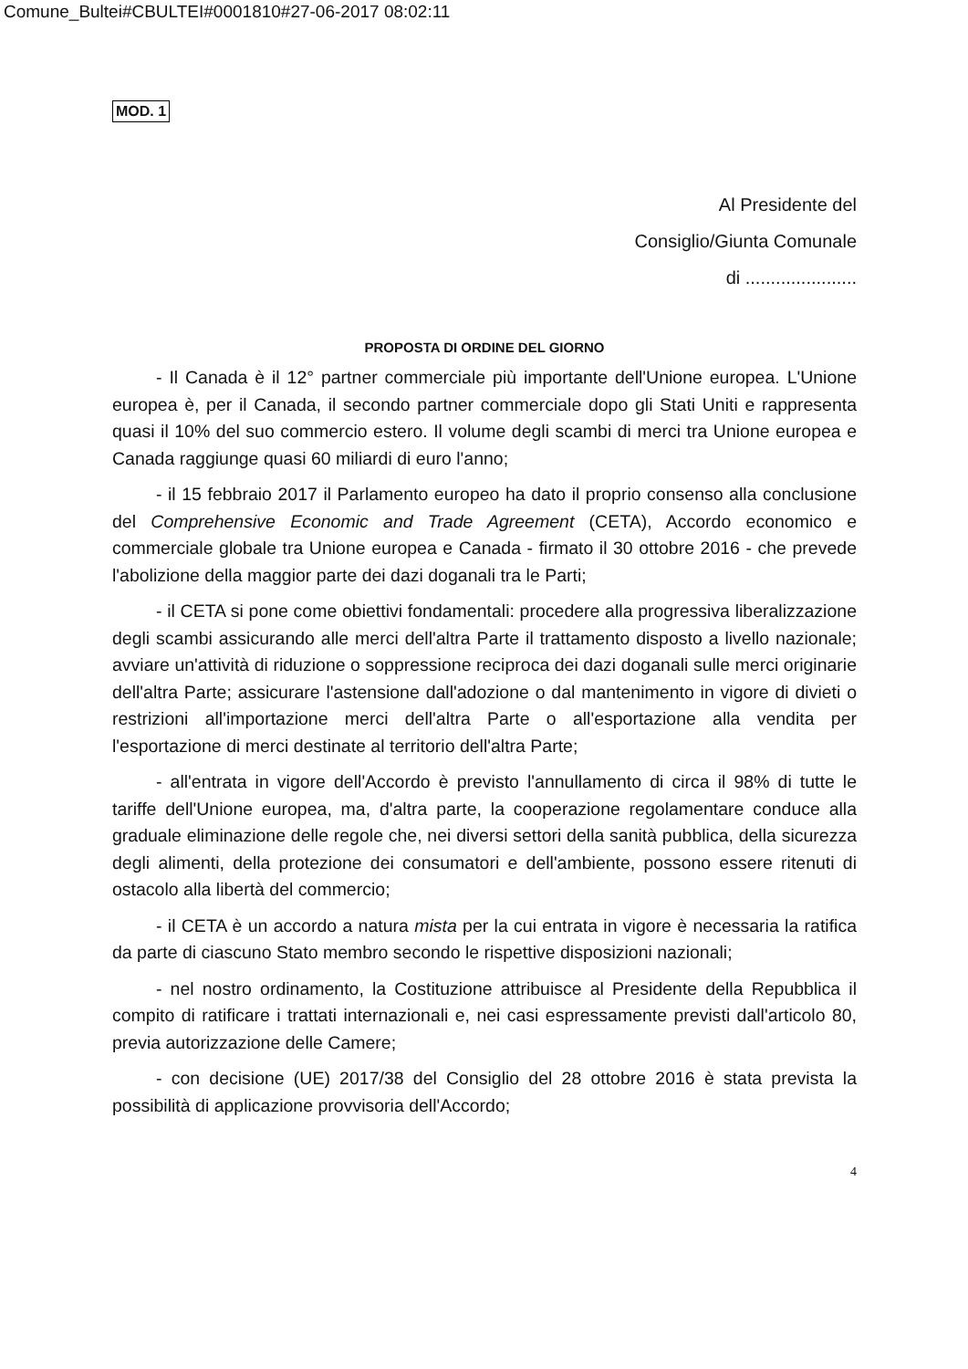Comune_Bultei#CBULTEI#0001810#27-06-2017 08:02:11
MOD. 1
Al Presidente del
Consiglio/Giunta Comunale
di ......................
PROPOSTA DI ORDINE DEL GIORNO
- Il Canada è il 12° partner commerciale più importante dell'Unione europea. L'Unione europea è, per il Canada, il secondo partner commerciale dopo gli Stati Uniti e rappresenta quasi il 10% del suo commercio estero. Il volume degli scambi di merci tra Unione europea e Canada raggiunge quasi 60 miliardi di euro l'anno;
- il 15 febbraio 2017 il Parlamento europeo ha dato il proprio consenso alla conclusione del Comprehensive Economic and Trade Agreement (CETA), Accordo economico e commerciale globale tra Unione europea e Canada - firmato il 30 ottobre 2016 - che prevede l'abolizione della maggior parte dei dazi doganali tra le Parti;
- il CETA si pone come obiettivi fondamentali: procedere alla progressiva liberalizzazione degli scambi assicurando alle merci dell'altra Parte il trattamento disposto a livello nazionale; avviare un'attività di riduzione o soppressione reciproca dei dazi doganali sulle merci originarie dell'altra Parte; assicurare l'astensione dall'adozione o dal mantenimento in vigore di divieti o restrizioni all'importazione merci dell'altra Parte o all'esportazione alla vendita per l'esportazione di merci destinate al territorio dell'altra Parte;
- all'entrata in vigore dell'Accordo è previsto l'annullamento di circa il 98% di tutte le tariffe dell'Unione europea, ma, d'altra parte, la cooperazione regolamentare conduce alla graduale eliminazione delle regole che, nei diversi settori della sanità pubblica, della sicurezza degli alimenti, della protezione dei consumatori e dell'ambiente, possono essere ritenuti di ostacolo alla libertà del commercio;
- il CETA è un accordo a natura mista per la cui entrata in vigore è necessaria la ratifica da parte di ciascuno Stato membro secondo le rispettive disposizioni nazionali;
- nel nostro ordinamento, la Costituzione attribuisce al Presidente della Repubblica il compito di ratificare i trattati internazionali e, nei casi espressamente previsti dall'articolo 80, previa autorizzazione delle Camere;
- con decisione (UE) 2017/38 del Consiglio del 28 ottobre 2016 è stata prevista la possibilità di applicazione provvisoria dell'Accordo;
4